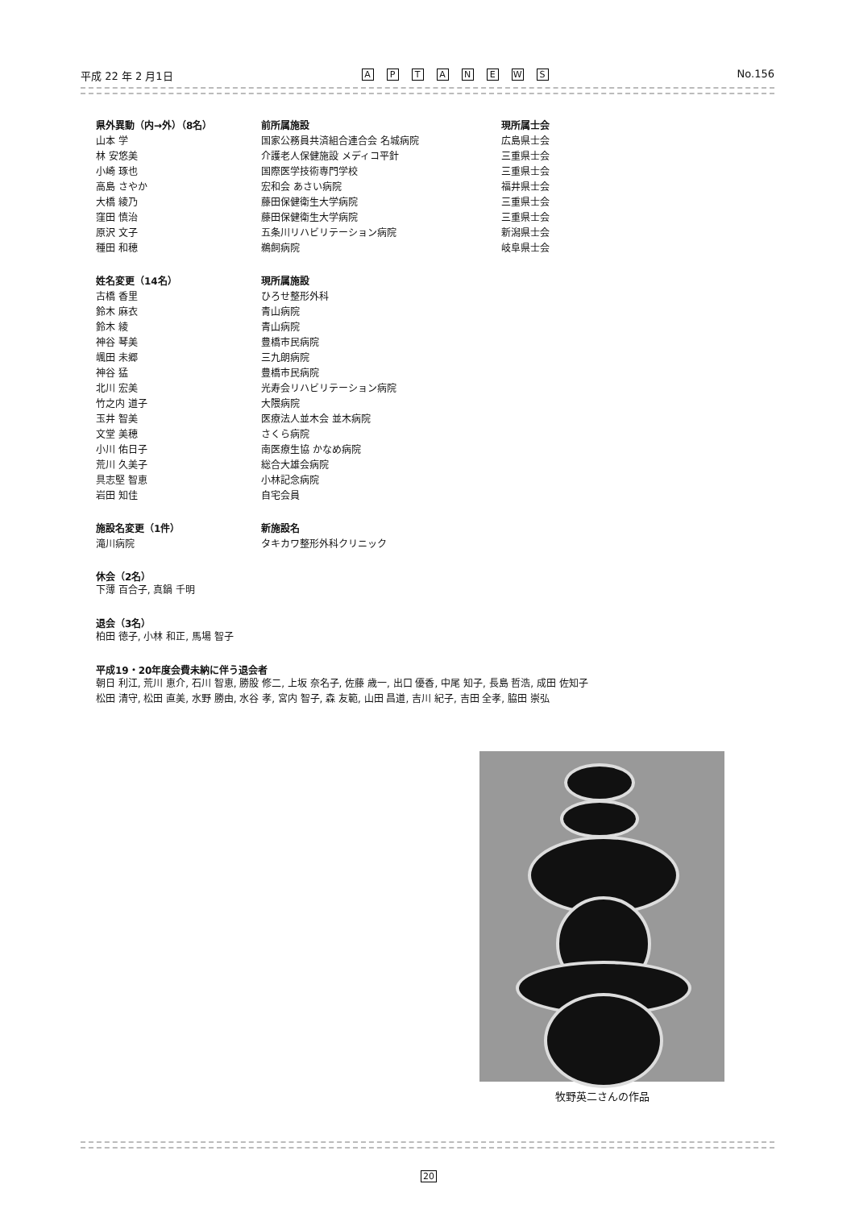平成 22 年 2 月1日 APTANEWS No.156
| 県外異動（内→外）（8名） | 前所属施設 | 現所属士会 |
| --- | --- | --- |
| 山本 学 | 国家公務員共済組合連合会 名城病院 | 広島県士会 |
| 林 安悠美 | 介護老人保健施設 メディコ平針 | 三重県士会 |
| 小崎 琢也 | 国際医学技術専門学校 | 三重県士会 |
| 高島 さやか | 宏和会 あさい病院 | 福井県士会 |
| 大橋 綾乃 | 藤田保健衛生大学病院 | 三重県士会 |
| 窪田 慎治 | 藤田保健衛生大学病院 | 三重県士会 |
| 原沢 文子 | 五条川リハビリテーション病院 | 新潟県士会 |
| 種田 和穂 | 鵜飼病院 | 岐阜県士会 |
| 姓名変更（14名） | 現所属施設 |
| --- | --- |
| 古橋 香里 | ひろせ整形外科 |
| 鈴木 麻衣 | 青山病院 |
| 鈴木 綾 | 青山病院 |
| 神谷 琴美 | 豊橋市民病院 |
| 颯田 未郷 | 三九朗病院 |
| 神谷 猛 | 豊橋市民病院 |
| 北川 宏美 | 光寿会リハビリテーション病院 |
| 竹之内 道子 | 大隈病院 |
| 玉井 智美 | 医療法人並木会 並木病院 |
| 文堂 美穂 | さくら病院 |
| 小川 佑日子 | 南医療生協 かなめ病院 |
| 荒川 久美子 | 総合大雄会病院 |
| 具志堅 智恵 | 小林記念病院 |
| 岩田 知佳 | 自宅会員 |
| 施設名変更（1件） | 新施設名 |
| --- | --- |
| 滝川病院 | タキカワ整形外科クリニック |
休会（2名）
下薄 百合子, 真鍋 千明
退会（3名）
柏田 徳子, 小林 和正, 馬場 智子
平成19・20年度会費未納に伴う退会者
朝日 利江, 荒川 恵介, 石川 智恵, 勝股 修二, 上坂 奈名子, 佐藤 歳一, 出口 優香, 中尾 知子, 長島 哲浩, 成田 佐知子
松田 清守, 松田 直美, 水野 勝由, 水谷 孝, 宮内 智子, 森 友範, 山田 昌道, 吉川 紀子, 吉田 全孝, 脇田 崇弘
牧野英二さんの作品
20